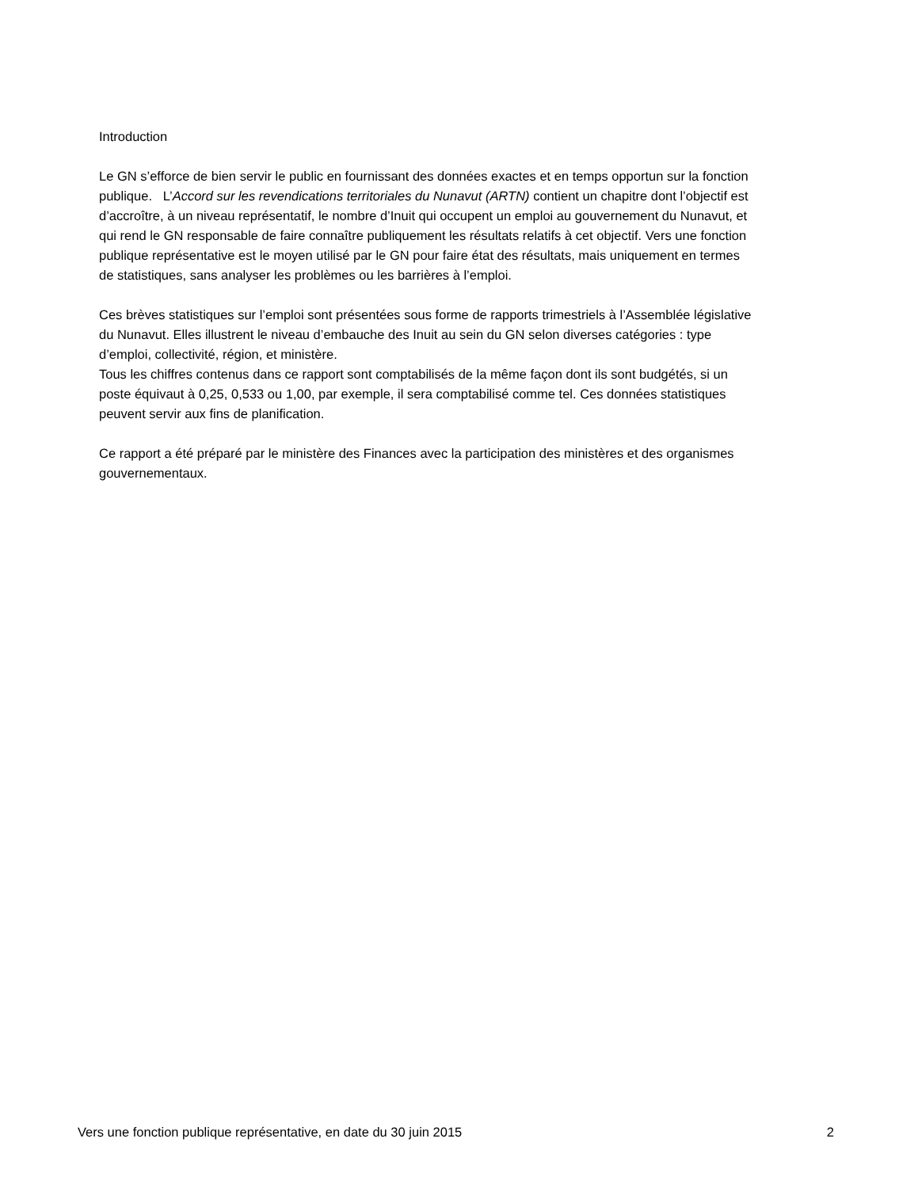Introduction
Le GN s’efforce de bien servir le public en fournissant des données exactes et en temps opportun sur la fonction publique. L’Accord sur les revendications territoriales du Nunavut (ARTN) contient un chapitre dont l’objectif est d’accroître, à un niveau représentatif, le nombre d’Inuit qui occupent un emploi au gouvernement du Nunavut, et qui rend le GN responsable de faire connaître publiquement les résultats relatifs à cet objectif. Vers une fonction publique représentative est le moyen utilisé par le GN pour faire état des résultats, mais uniquement en termes de statistiques, sans analyser les problèmes ou les barrières à l’emploi.
Ces brèves statistiques sur l’emploi sont présentées sous forme de rapports trimestriels à l’Assemblée législative du Nunavut. Elles illustrent le niveau d’embauche des Inuit au sein du GN selon diverses catégories : type d’emploi, collectivité, région, et ministère.
Tous les chiffres contenus dans ce rapport sont comptabilisés de la même façon dont ils sont budgétés, si un poste équivaut à 0,25, 0,533 ou 1,00, par exemple, il sera comptabilisé comme tel. Ces données statistiques peuvent servir aux fins de planification.
Ce rapport a été préparé par le ministère des Finances avec la participation des ministères et des organismes gouvernementaux.
Vers une fonction publique représentative, en date du 30 juin 2015 2